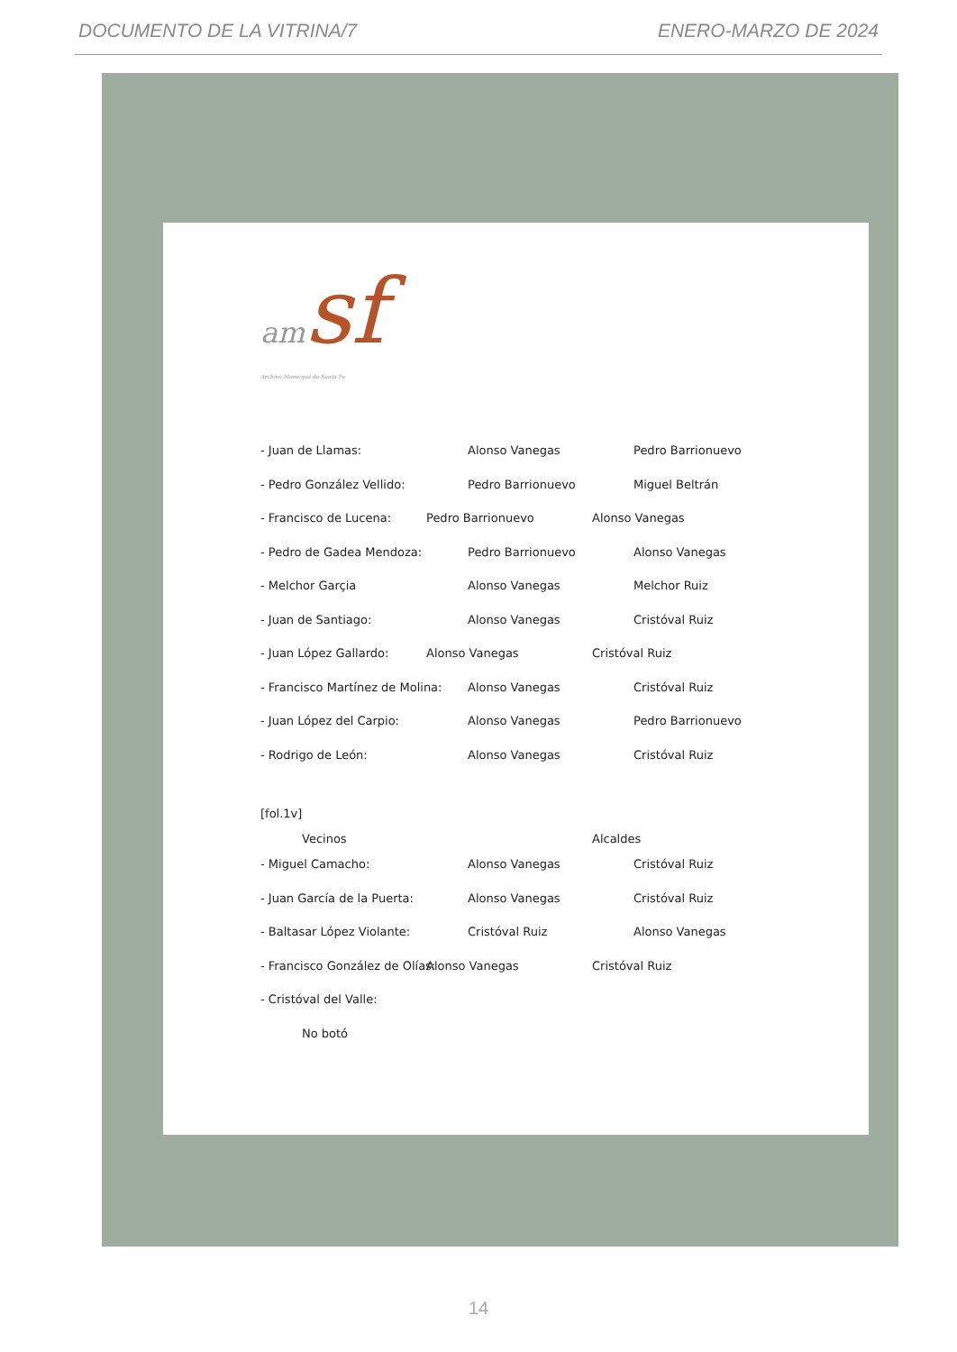DOCUMENTO DE LA VITRINA/7 ENERO-MARZO DE 2024
am sf
Archivo Municipal de Santa Fe
- Juan de Llamas: Alonso Vanegas Pedro Barrionuevo
- Pedro González Vellido: Pedro Barrionuevo Miguel Beltrán
- Francisco de Lucena: Pedro Barrionuevo Alonso Vanegas
- Pedro de Gadea Mendoza: Pedro Barrionuevo Alonso Vanegas
- Melchor Garçia Alonso Vanegas Melchor Ruiz
- Juan de Santiago: Alonso Vanegas Cristóval Ruiz
- Juan López Gallardo: Alonso Vanegas Cristóval Ruiz
- Francisco Martínez de Molina: Alonso Vanegas Cristóval Ruiz
- Juan López del Carpio: Alonso Vanegas Pedro Barrionuevo
- Rodrigo de León: Alonso Vanegas Cristóval Ruiz
[fol.1v]
Vecinos Alcaldes
- Miguel Camacho: Alonso Vanegas Cristóval Ruiz
- Juan García de la Puerta: Alonso Vanegas Cristóval Ruiz
- Baltasar López Violante: Cristóval Ruiz Alonso Vanegas
- Francisco González de Olías: Alonso Vanegas Cristóval Ruiz
- Cristóval del Valle:
No botó
14